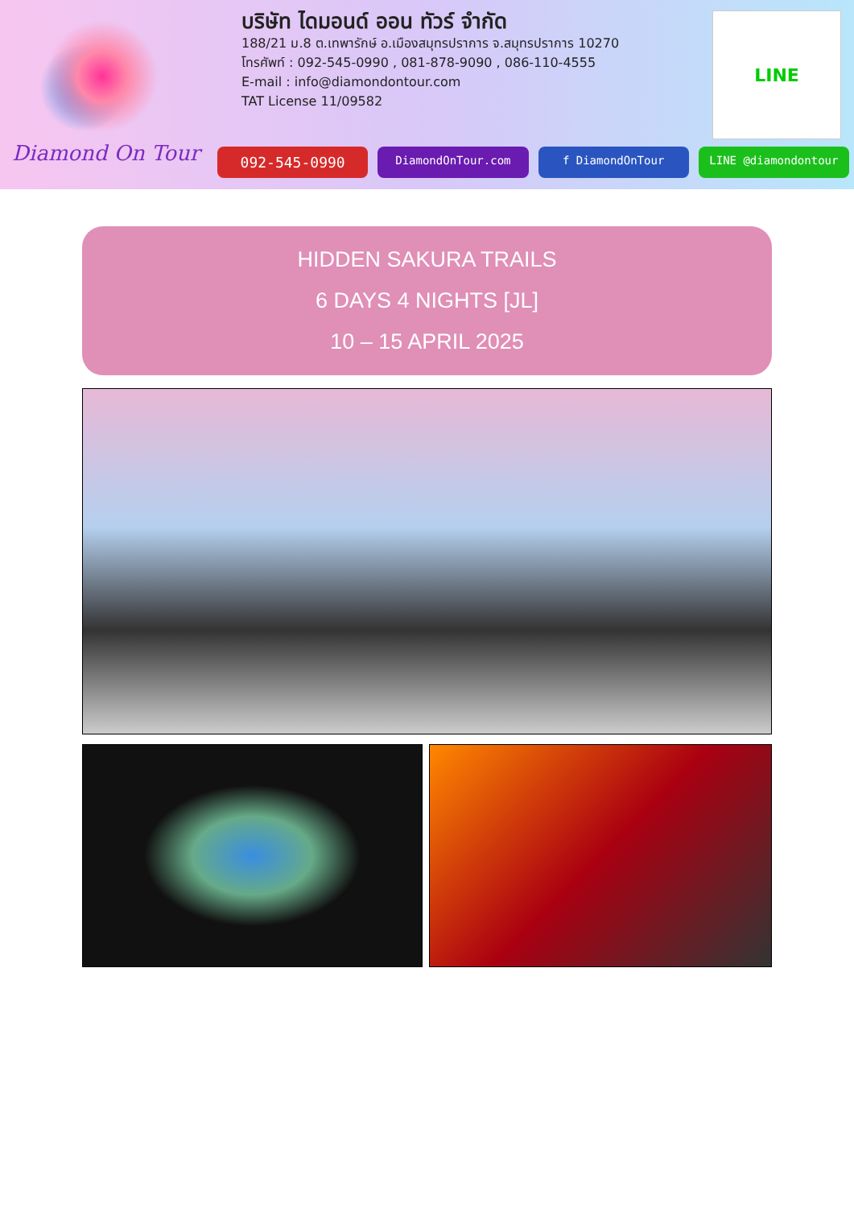Diamond On Tour
บริษัท ไดมอนด์ ออน ทัวร์ จำกัด
188/21 ม.8 ต.เทพารักษ์ อ.เมืองสมุทรปราการ จ.สมุทรปราการ 10270
โทรศัพท์ : 092-545-0990 , 081-878-9090 , 086-110-4555
E-mail : info@diamondontour.com
TAT License 11/09582
LINE
092-545-0990
DiamondOnTour.com f DiamondOnTour LINE @diamondontour
HIDDEN SAKURA TRAILS
6 DAYS 4 NIGHTS [JL]
10 – 15 APRIL 2025